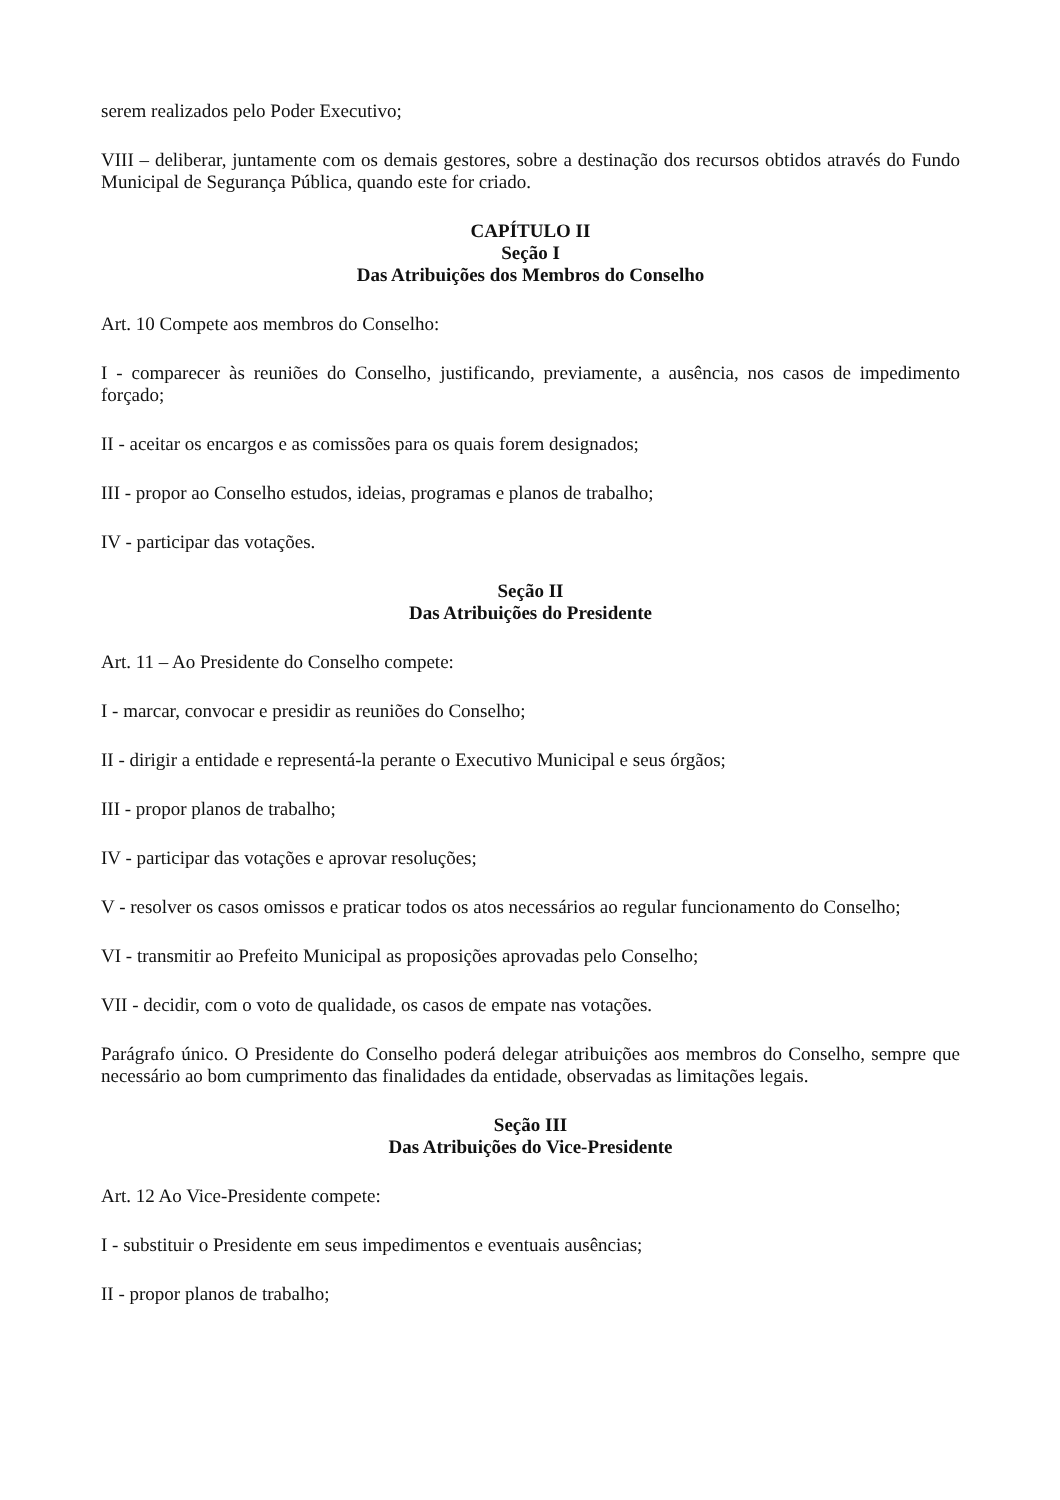serem realizados pelo Poder Executivo;
VIII – deliberar, juntamente com os demais gestores, sobre a destinação dos recursos obtidos através do Fundo Municipal de Segurança Pública, quando este for criado.
CAPÍTULO II
Seção I
Das Atribuições dos Membros do Conselho
Art. 10 Compete aos membros do Conselho:
I - comparecer às reuniões do Conselho, justificando, previamente, a ausência, nos casos de impedimento forçado;
II - aceitar os encargos e as comissões para os quais forem designados;
III - propor ao Conselho estudos, ideias, programas e planos de trabalho;
IV - participar das votações.
Seção II
Das Atribuições do Presidente
Art. 11 – Ao Presidente do Conselho compete:
I - marcar, convocar e presidir as reuniões do Conselho;
II - dirigir a entidade e representá-la perante o Executivo Municipal e seus órgãos;
III - propor planos de trabalho;
IV - participar das votações e aprovar resoluções;
V - resolver os casos omissos e praticar todos os atos necessários ao regular funcionamento do Conselho;
VI - transmitir ao Prefeito Municipal as proposições aprovadas pelo Conselho;
VII - decidir, com o voto de qualidade, os casos de empate nas votações.
Parágrafo único. O Presidente do Conselho poderá delegar atribuições aos membros do Conselho, sempre que necessário ao bom cumprimento das finalidades da entidade, observadas as limitações legais.
Seção III
Das Atribuições do Vice-Presidente
Art. 12 Ao Vice-Presidente compete:
I - substituir o Presidente em seus impedimentos e eventuais ausências;
II - propor planos de trabalho;